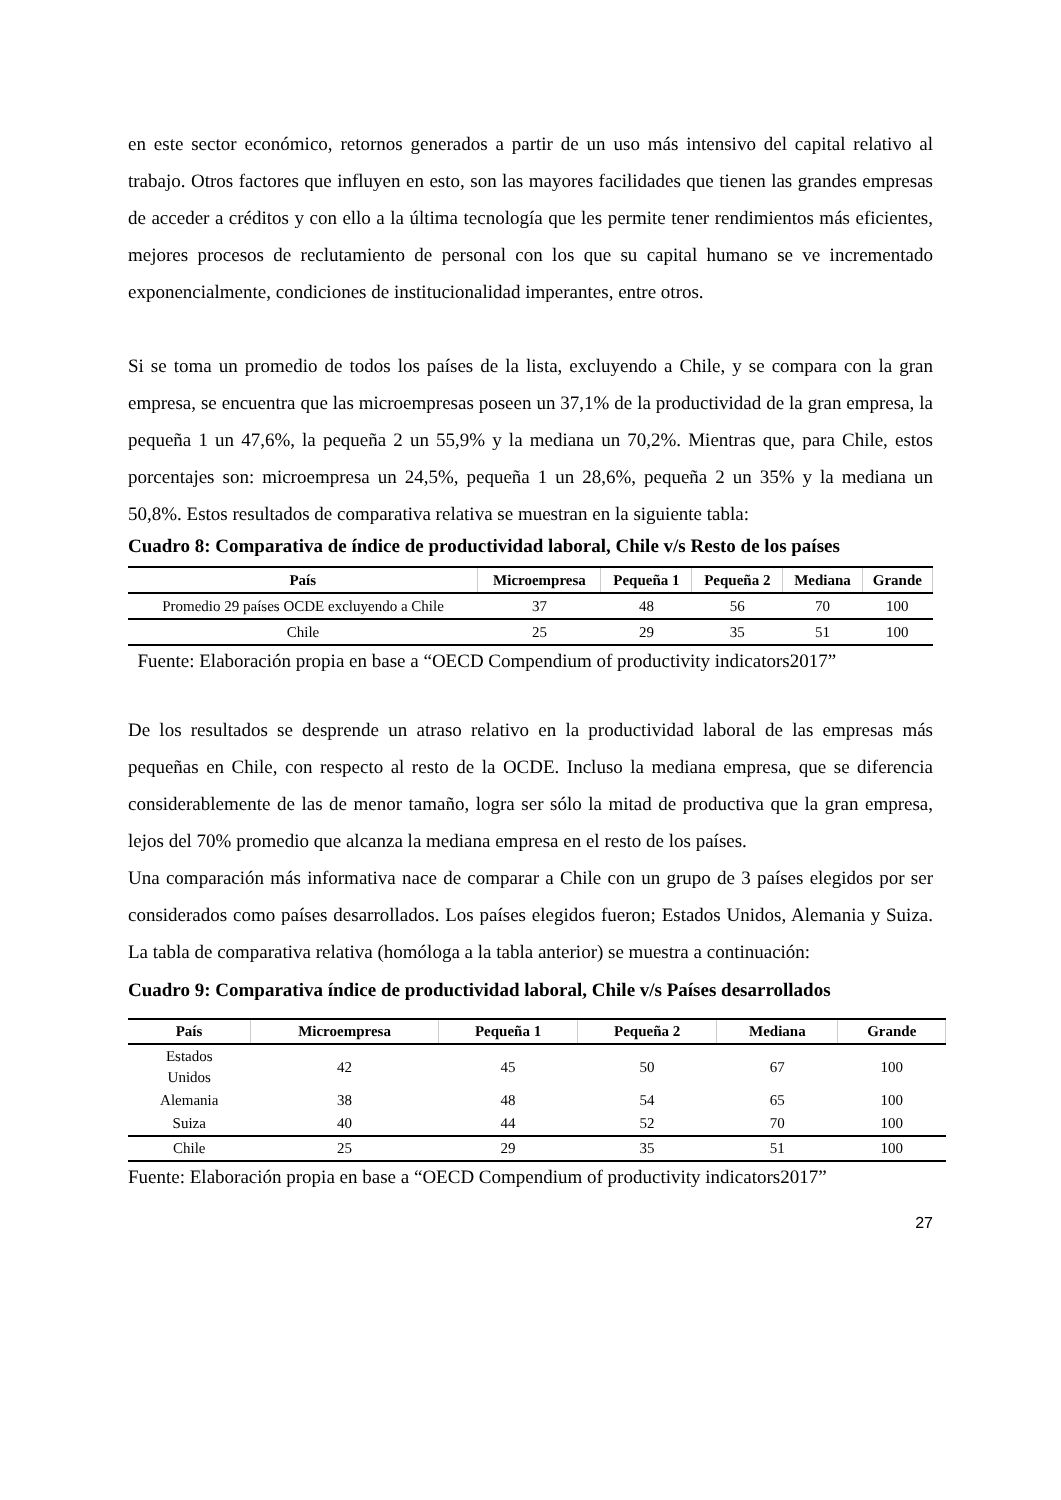en este sector económico, retornos generados a partir de un uso más intensivo del capital relativo al trabajo. Otros factores que influyen en esto, son las mayores facilidades que tienen las grandes empresas de acceder a créditos y con ello a la última tecnología que les permite tener rendimientos más eficientes, mejores procesos de reclutamiento de personal con los que su capital humano se ve incrementado exponencialmente, condiciones de institucionalidad imperantes, entre otros.
Si se toma un promedio de todos los países de la lista, excluyendo a Chile, y se compara con la gran empresa, se encuentra que las microempresas poseen un 37,1% de la productividad de la gran empresa, la pequeña 1 un 47,6%, la pequeña 2 un 55,9% y la mediana un 70,2%. Mientras que, para Chile, estos porcentajes son: microempresa un 24,5%, pequeña 1 un 28,6%, pequeña 2 un 35% y la mediana un 50,8%. Estos resultados de comparativa relativa se muestran en la siguiente tabla:
Cuadro 8: Comparativa de índice de productividad laboral, Chile v/s Resto de los países
| País | Microempresa | Pequeña 1 | Pequeña 2 | Mediana | Grande |
| --- | --- | --- | --- | --- | --- |
| Promedio 29 países OCDE excluyendo a Chile | 37 | 48 | 56 | 70 | 100 |
| Chile | 25 | 29 | 35 | 51 | 100 |
Fuente: Elaboración propia en base a “OECD Compendium of productivity indicators2017”
De los resultados se desprende un atraso relativo en la productividad laboral de las empresas más pequeñas en Chile, con respecto al resto de la OCDE. Incluso la mediana empresa, que se diferencia considerablemente de las de menor tamaño, logra ser sólo la mitad de productiva que la gran empresa, lejos del 70% promedio que alcanza la mediana empresa en el resto de los países.
Una comparación más informativa nace de comparar a Chile con un grupo de 3 países elegidos por ser considerados como países desarrollados. Los países elegidos fueron; Estados Unidos, Alemania y Suiza. La tabla de comparativa relativa (homóloga a la tabla anterior) se muestra a continuación:
Cuadro 9: Comparativa índice de productividad laboral, Chile v/s Países desarrollados
| País | Microempresa | Pequeña 1 | Pequeña 2 | Mediana | Grande |
| --- | --- | --- | --- | --- | --- |
| Estados Unidos | 42 | 45 | 50 | 67 | 100 |
| Alemania | 38 | 48 | 54 | 65 | 100 |
| Suiza | 40 | 44 | 52 | 70 | 100 |
| Chile | 25 | 29 | 35 | 51 | 100 |
Fuente: Elaboración propia en base a “OECD Compendium of productivity indicators2017”
27